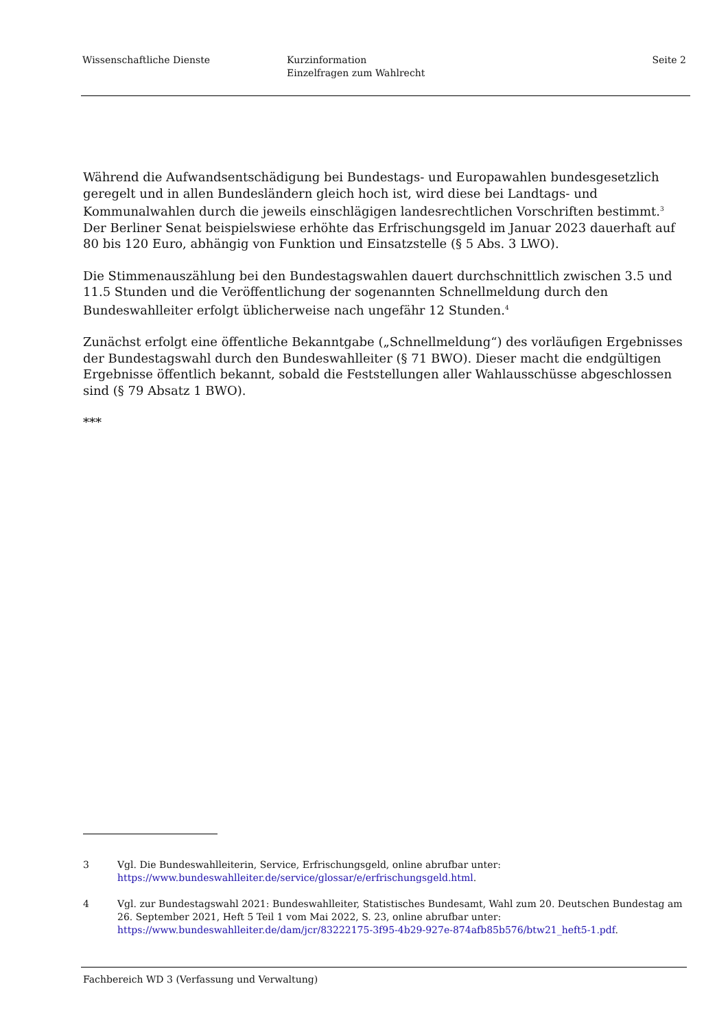Wissenschaftliche Dienste Kurzinformation
Einzelfragen zum Wahlrecht
Seite 2
Während die Aufwandsentschädigung bei Bundestags- und Europawahlen bundesgesetzlich geregelt und in allen Bundesländern gleich hoch ist, wird diese bei Landtags- und Kommunalwahlen durch die jeweils einschlägigen landesrechtlichen Vorschriften bestimmt.<sup>3</sup> Der Berliner Senat beispielswiese erhöhte das Erfrischungsgeld im Januar 2023 dauerhaft auf 80 bis 120 Euro, abhängig von Funktion und Einsatzstelle (§ 5 Abs. 3 LWO).
Die Stimmenauszählung bei den Bundestagswahlen dauert durchschnittlich zwischen 3.5 und 11.5 Stunden und die Veröffentlichung der sogenannten Schnellmeldung durch den Bundeswahlleiter erfolgt üblicherweise nach ungefähr 12 Stunden.<sup>4</sup>
Zunächst erfolgt eine öffentliche Bekanntgabe („Schnellmeldung“) des vorläufigen Ergebnisses der Bundestagswahl durch den Bundeswahlleiter (§ 71 BWO). Dieser macht die endgültigen Ergebnisse öffentlich bekannt, sobald die Feststellungen aller Wahlausschüsse abgeschlossen sind (§ 79 Absatz 1 BWO).
***
3 Vgl. Die Bundeswahlleiterin, Service, Erfrischungsgeld, online abrufbar unter: https://www.bundeswahlleiter.de/service/glossar/e/erfrischungsgeld.html.
4 Vgl. zur Bundestagswahl 2021: Bundeswahlleiter, Statistisches Bundesamt, Wahl zum 20. Deutschen Bundestag am 26. September 2021, Heft 5 Teil 1 vom Mai 2022, S. 23, online abrufbar unter: https://www.bundeswahlleiter.de/dam/jcr/83222175-3f95-4b29-927e-874afb85b576/btw21_heft5-1.pdf.
Fachbereich WD 3 (Verfassung und Verwaltung)